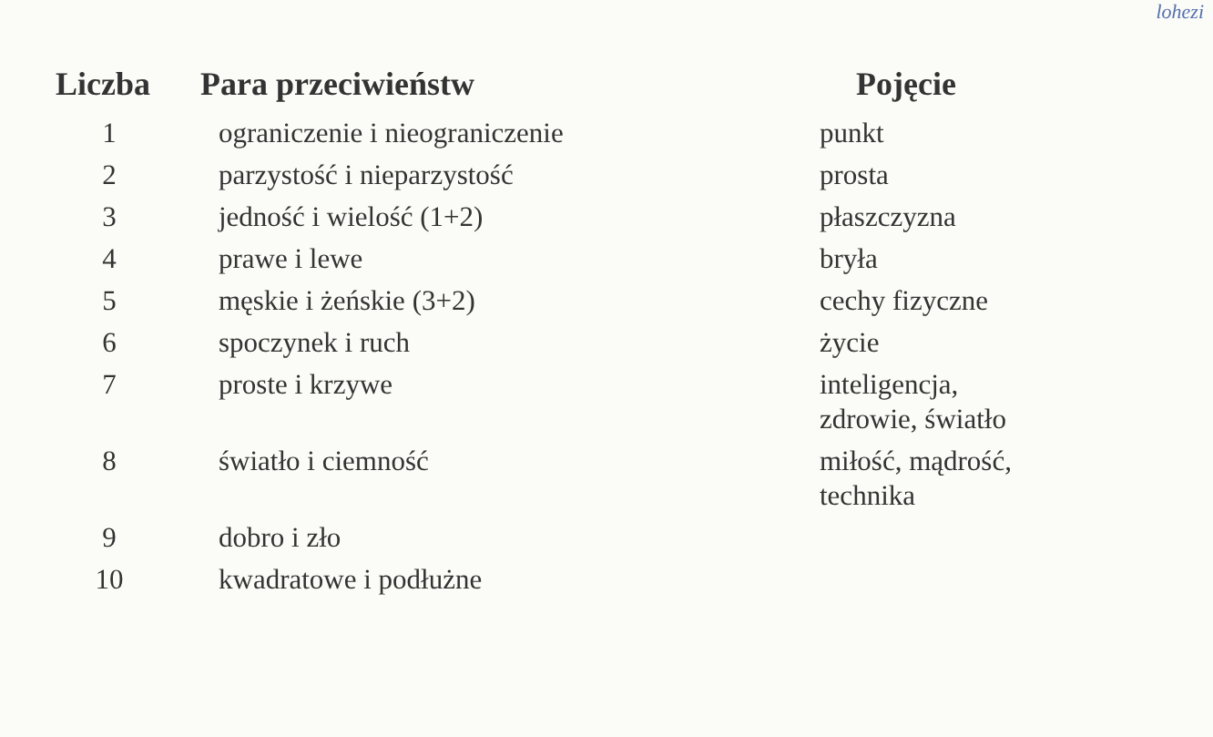lohezi
| Liczba | Para przeciwieństw | Pojęcie |
| --- | --- | --- |
| 1 | ograniczenie i nieograniczenie | punkt |
| 2 | parzystość i nieparzystość | prosta |
| 3 | jedność i wielość (1+2) | płaszczyzna |
| 4 | prawe i lewe | bryła |
| 5 | męskie i żeńskie (3+2) | cechy fizyczne |
| 6 | spoczynek i ruch | życie |
| 7 | proste i krzywe | inteligencja, zdrowie, światło |
| 8 | światło i ciemność | miłość, mądrość, technika |
| 9 | dobro i zło | |
| 10 | kwadratowe i podłużne | |